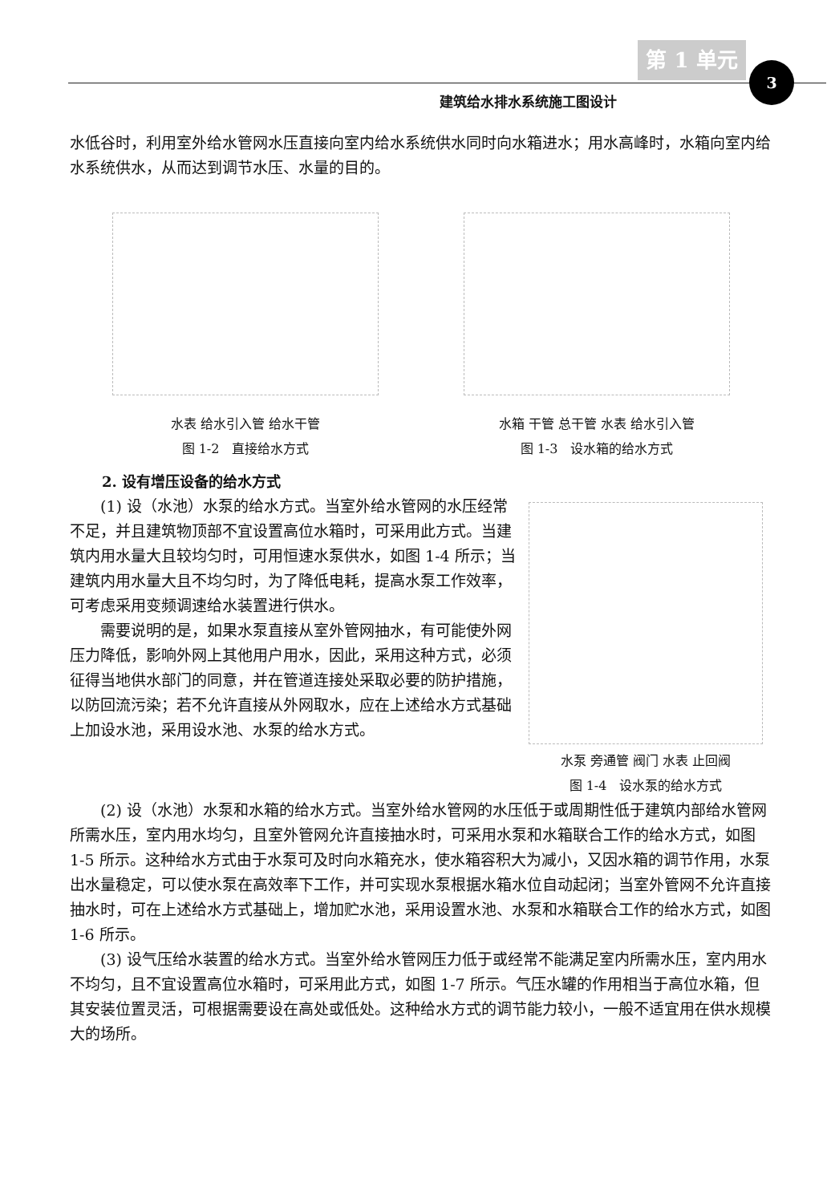第 1 单元
3
建筑给水排水系统施工图设计
水低谷时，利用室外给水管网水压直接向室内给水系统供水同时向水箱进水；用水高峰时，水箱向室内给水系统供水，从而达到调节水压、水量的目的。
水表 给水引入管 给水干管
图 1-2　直接给水方式
水箱 干管 总干管 水表 给水引入管
图 1-3　设水箱的给水方式
2. 设有增压设备的给水方式
(1) 设（水池）水泵的给水方式。当室外给水管网的水压经常不足，并且建筑物顶部不宜设置高位水箱时，可采用此方式。当建筑内用水量大且较均匀时，可用恒速水泵供水，如图 1-4 所示；当建筑内用水量大且不均匀时，为了降低电耗，提高水泵工作效率，可考虑采用变频调速给水装置进行供水。
需要说明的是，如果水泵直接从室外管网抽水，有可能使外网压力降低，影响外网上其他用户用水，因此，采用这种方式，必须征得当地供水部门的同意，并在管道连接处采取必要的防护措施，以防回流污染；若不允许直接从外网取水，应在上述给水方式基础上加设水池，采用设水池、水泵的给水方式。
水泵 旁通管 阀门 水表 止回阀
图 1-4　设水泵的给水方式
(2) 设（水池）水泵和水箱的给水方式。当室外给水管网的水压低于或周期性低于建筑内部给水管网所需水压，室内用水均匀，且室外管网允许直接抽水时，可采用水泵和水箱联合工作的给水方式，如图 1-5 所示。这种给水方式由于水泵可及时向水箱充水，使水箱容积大为减小，又因水箱的调节作用，水泵出水量稳定，可以使水泵在高效率下工作，并可实现水泵根据水箱水位自动起闭；当室外管网不允许直接抽水时，可在上述给水方式基础上，增加贮水池，采用设置水池、水泵和水箱联合工作的给水方式，如图 1-6 所示。
(3) 设气压给水装置的给水方式。当室外给水管网压力低于或经常不能满足室内所需水压，室内用水不均匀，且不宜设置高位水箱时，可采用此方式，如图 1-7 所示。气压水罐的作用相当于高位水箱，但其安装位置灵活，可根据需要设在高处或低处。这种给水方式的调节能力较小，一般不适宜用在供水规模大的场所。